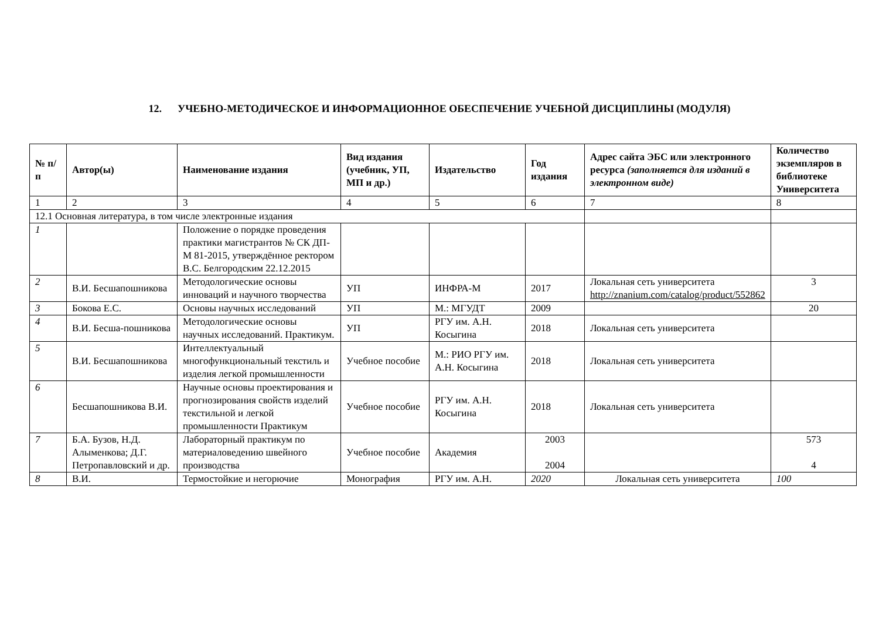12. УЧЕБНО-МЕТОДИЧЕСКОЕ И ИНФОРМАЦИОННОЕ ОБЕСПЕЧЕНИЕ УЧЕБНОЙ ДИСЦИПЛИНЫ (МОДУЛЯ)
| № п/п | Автор(ы) | Наименование издания | Вид издания (учебник, УП, МП и др.) | Издательство | Год издания | Адрес сайта ЭБС или электронного ресурса (заполняется для изданий в электронном виде) | Количество экземпляров в библиотеке Университета |
| --- | --- | --- | --- | --- | --- | --- | --- |
| 1 | 2 | 3 | 4 | 5 | 6 | 7 | 8 |
| 12.1 Основная литература, в том числе электронные издания | | | | | | | |
| 1 | | Положение о порядке проведения практики магистрантов № СК ДП-М 81-2015, утверждённое ректором В.С. Белгородским 22.12.2015 | | | | | |
| 2 | В.И. Бесшапошникова | Методологические основы инноваций и научного творчества | УП | ИНФРА-М | 2017 | Локальная сеть университета http://znanium.com/catalog/product/552862 | 3 |
| 3 | Бокова Е.С. | Основы научных исследований | УП | М.: МГУДТ | 2009 | | 20 |
| 4 | В.И. Бесша-пошникова | Методологические основы научных исследований. Практикум. | УП | РГУ им. А.Н. Косыгина | 2018 | Локальная сеть университета | |
| 5 | В.И. Бесшапошникова | Интеллектуальный многофункциональный текстиль и изделия легкой промышленности | Учебное пособие | М.: РИО РГУ им. А.Н. Косыгина | 2018 | Локальная сеть университета | |
| 6 | Бесшапошникова В.И. | Научные основы проектирования и прогнозирования свойств изделий текстильной и легкой промышленности Практикум | Учебное пособие | РГУ им. А.Н. Косыгина | 2018 | Локальная сеть университета | |
| 7 | Б.А. Бузов, Н.Д. Алыменкова; Д.Г. Петропавловский и др. | Лабораторный практикум по материаловедению швейного производства | Учебное пособие | Академия | 2003 2004 | | 573 4 |
| 8 | В.И. | Термостойкие и негорючие | Монография | РГУ им. А.Н. | 2020 | Локальная сеть университета | 100 |